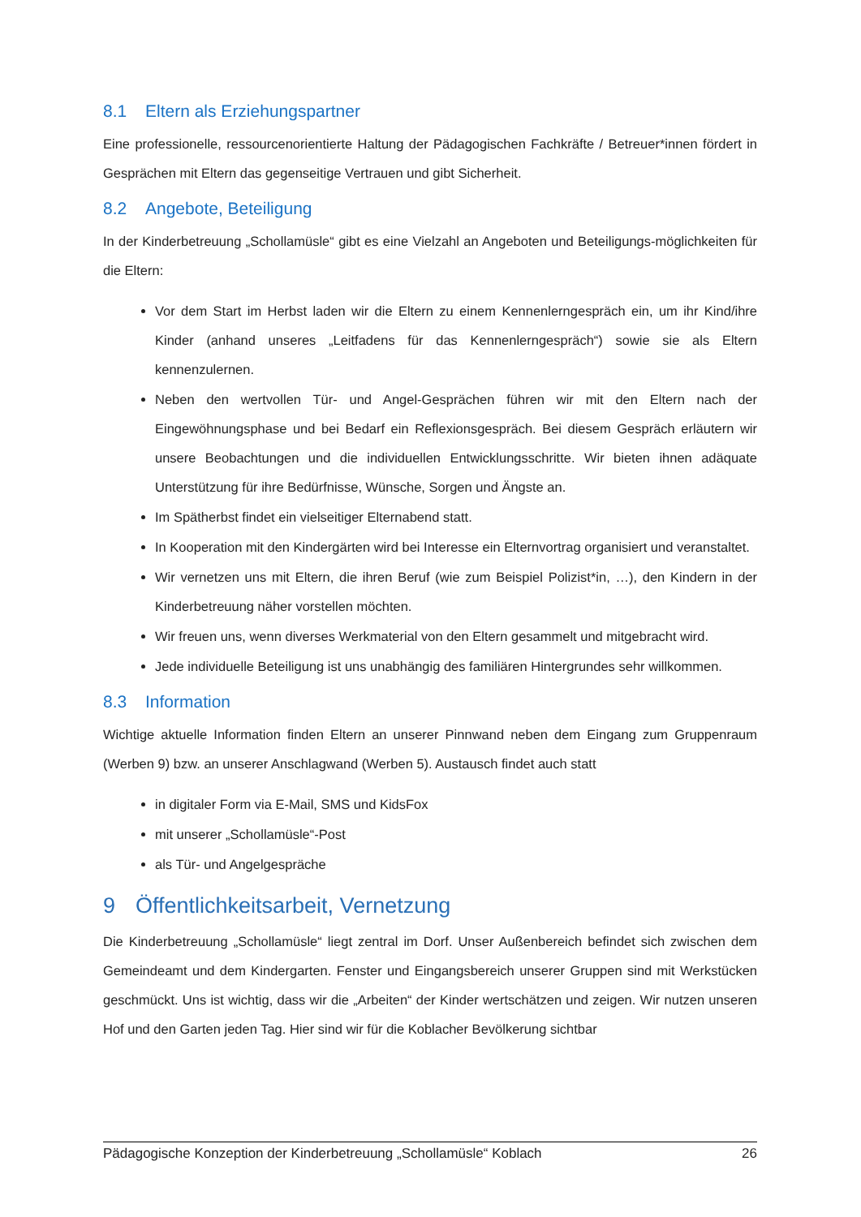8.1 Eltern als Erziehungspartner
Eine professionelle, ressourcenorientierte Haltung der Pädagogischen Fachkräfte / Betreuer*innen fördert in Gesprächen mit Eltern das gegenseitige Vertrauen und gibt Sicherheit.
8.2 Angebote, Beteiligung
In der Kinderbetreuung „Schollamüsle“ gibt es eine Vielzahl an Angeboten und Beteiligungs-möglichkeiten für die Eltern:
Vor dem Start im Herbst laden wir die Eltern zu einem Kennenlerngespräch ein, um ihr Kind/ihre Kinder (anhand unseres „Leitfadens für das Kennenlerngespräch“) sowie sie als Eltern kennenzulernen.
Neben den wertvollen Tür- und Angel-Gesprächen führen wir mit den Eltern nach der Eingewöhnungsphase und bei Bedarf ein Reflexionsgespräch. Bei diesem Gespräch erläutern wir unsere Beobachtungen und die individuellen Entwicklungsschritte. Wir bieten ihnen adäquate Unterstützung für ihre Bedürfnisse, Wünsche, Sorgen und Ängste an.
Im Spätherbst findet ein vielseitiger Elternabend statt.
In Kooperation mit den Kindergärten wird bei Interesse ein Elternvortrag organisiert und veranstaltet.
Wir vernetzen uns mit Eltern, die ihren Beruf (wie zum Beispiel Polizist*in, …), den Kindern in der Kinderbetreuung näher vorstellen möchten.
Wir freuen uns, wenn diverses Werkmaterial von den Eltern gesammelt und mitgebracht wird.
Jede individuelle Beteiligung ist uns unabhängig des familiären Hintergrundes sehr willkommen.
8.3 Information
Wichtige aktuelle Information finden Eltern an unserer Pinnwand neben dem Eingang zum Gruppenraum (Werben 9) bzw. an unserer Anschlagwand (Werben 5). Austausch findet auch statt
in digitaler Form via E-Mail, SMS und KidsFox
mit unserer „Schollamüsle“-Post
als Tür- und Angelgespräche
9 Öffentlichkeitsarbeit, Vernetzung
Die Kinderbetreuung „Schollamüsle“ liegt zentral im Dorf. Unser Außenbereich befindet sich zwischen dem Gemeindeamt und dem Kindergarten. Fenster und Eingangsbereich unserer Gruppen sind mit Werkstücken geschmückt. Uns ist wichtig, dass wir die „Arbeiten“ der Kinder wertschätzen und zeigen. Wir nutzen unseren Hof und den Garten jeden Tag. Hier sind wir für die Koblacher Bevölkerung sichtbar
Pädagogische Konzeption der Kinderbetreuung „Schollamüsle“ Koblach 26